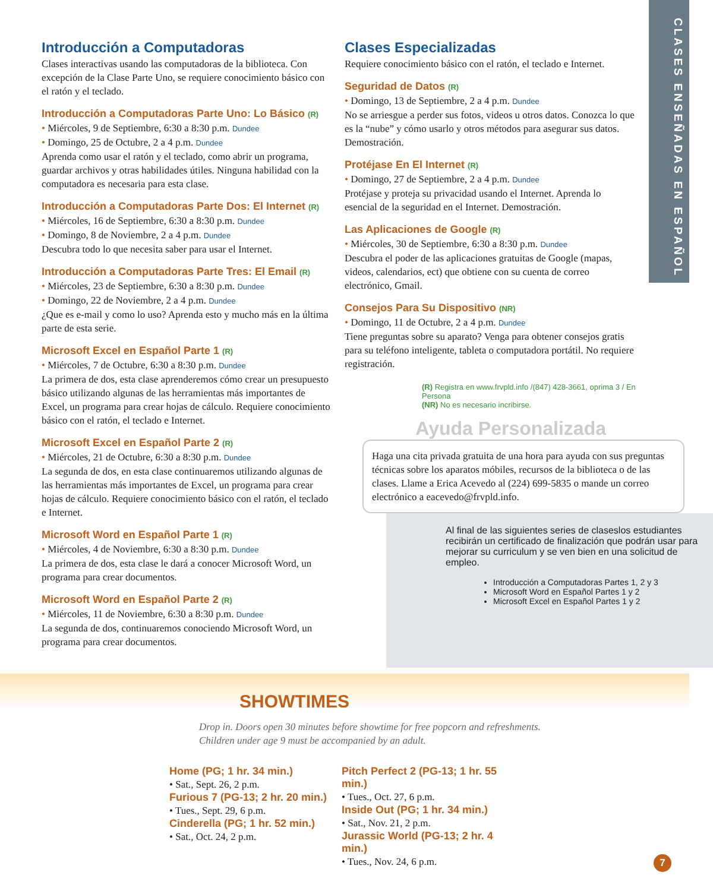CLASES ENSEÑADAS EN ESPAÑOL
Introducción a Computadoras
Clases interactivas usando las computadoras de la biblioteca. Con excepción de la Clase Parte Uno, se requiere conocimiento básico con el ratón y el teclado.
Introducción a Computadoras Parte Uno: Lo Básico (R)
• Miércoles, 9 de Septiembre, 6:30 a 8:30 p.m. Dundee
• Domingo, 25 de Octubre, 2 a 4 p.m. Dundee
Aprenda como usar el ratón y el teclado, como abrir un programa, guardar archivos y otras habilidades útiles. Ninguna habilidad con la computadora es necesaria para esta clase.
Introducción a Computadoras Parte Dos: El Internet (R)
• Miércoles, 16 de Septiembre, 6:30 a 8:30 p.m. Dundee
• Domingo, 8 de Noviembre, 2 a 4 p.m. Dundee
Descubra todo lo que necesita saber para usar el Internet.
Introducción a Computadoras Parte Tres: El Email (R)
• Miércoles, 23 de Septiembre, 6:30 a 8:30 p.m. Dundee
• Domingo, 22 de Noviembre, 2 a 4 p.m. Dundee
¿Que es e-mail y como lo uso? Aprenda esto y mucho más en la última parte de esta serie.
Microsoft Excel en Español Parte 1 (R)
• Miércoles, 7 de Octubre, 6:30 a 8:30 p.m. Dundee
La primera de dos, esta clase aprenderemos cómo crear un presupuesto básico utilizando algunas de las herramientas más importantes de Excel, un programa para crear hojas de cálculo. Requiere conocimiento básico con el ratón, el teclado e Internet.
Microsoft Excel en Español Parte 2 (R)
• Miércoles, 21 de Octubre, 6:30 a 8:30 p.m. Dundee
La segunda de dos, en esta clase continuaremos utilizando algunas de las herramientas más importantes de Excel, un programa para crear hojas de cálculo. Requiere conocimiento básico con el ratón, el teclado e Internet.
Microsoft Word en Español Parte 1 (R)
• Miércoles, 4 de Noviembre, 6:30 a 8:30 p.m. Dundee
La primera de dos, esta clase le dará a conocer Microsoft Word, un programa para crear documentos.
Microsoft Word en Español Parte 2 (R)
• Miércoles, 11 de Noviembre, 6:30 a 8:30 p.m. Dundee
La segunda de dos, continuaremos conociendo Microsoft Word, un programa para crear documentos.
Clases Especializadas
Requiere conocimiento básico con el ratón, el teclado e Internet.
Seguridad de Datos (R)
• Domingo, 13 de Septiembre, 2 a 4 p.m. Dundee
No se arriesgue a perder sus fotos, videos u otros datos. Conozca lo que es la “nube” y cómo usarlo y otros métodos para asegurar sus datos. Demostración.
Protéjase En El Internet (R)
• Domingo, 27 de Septiembre, 2 a 4 p.m. Dundee
Protéjase y proteja su privacidad usando el Internet. Aprenda lo esencial de la seguridad en el Internet. Demostración.
Las Aplicaciones de Google (R)
• Miércoles, 30 de Septiembre, 6:30 a 8:30 p.m. Dundee
Descubra el poder de las aplicaciones gratuitas de Google (mapas, videos, calendarios, ect) que obtiene con su cuenta de correo electrónico, Gmail.
Consejos Para Su Dispositivo (NR)
• Domingo, 11 de Octubre, 2 a 4 p.m. Dundee
Tiene preguntas sobre su aparato? Venga para obtener consejos gratis para su teléfono inteligente, tableta o computadora portátil. No requiere registración.
(R) Registra en www.frvpld.info /(847) 428-3661, oprima 3 / En Persona
(NR) No es necesario incribirse.
Ayuda Personalizada
Haga una cita privada gratuita de una hora para ayuda con sus preguntas técnicas sobre los aparatos móbiles, recursos de la biblioteca o de las clases. Llame a Erica Acevedo al (224) 699-5835 o mande un correo electrónico a eacevedo@frvpld.info.
Al final de las siguientes series de claseslos estudiantes recibirán un certificado de finalización que podrán usar para mejorar su curriculum y se ven bien en una solicitud de empleo.
Introducción a Computadoras Partes 1, 2 y 3
Microsoft Word en Español Partes 1 y 2
Microsoft Excel en Español Partes 1 y 2
SHOWTIMES
Drop in. Doors open 30 minutes before showtime for free popcorn and refreshments.
Children under age 9 must be accompanied by an adult.
Home (PG; 1 hr. 34 min.)
• Sat., Sept. 26, 2 p.m.
Furious 7 (PG-13; 2 hr. 20 min.)
• Tues., Sept. 29, 6 p.m.
Cinderella (PG; 1 hr. 52 min.)
• Sat., Oct. 24, 2 p.m.
Pitch Perfect 2 (PG-13; 1 hr. 55 min.)
• Tues., Oct. 27, 6 p.m.
Inside Out (PG; 1 hr. 34 min.)
• Sat., Nov. 21, 2 p.m.
Jurassic World (PG-13; 2 hr. 4 min.)
• Tues., Nov. 24, 6 p.m.
7